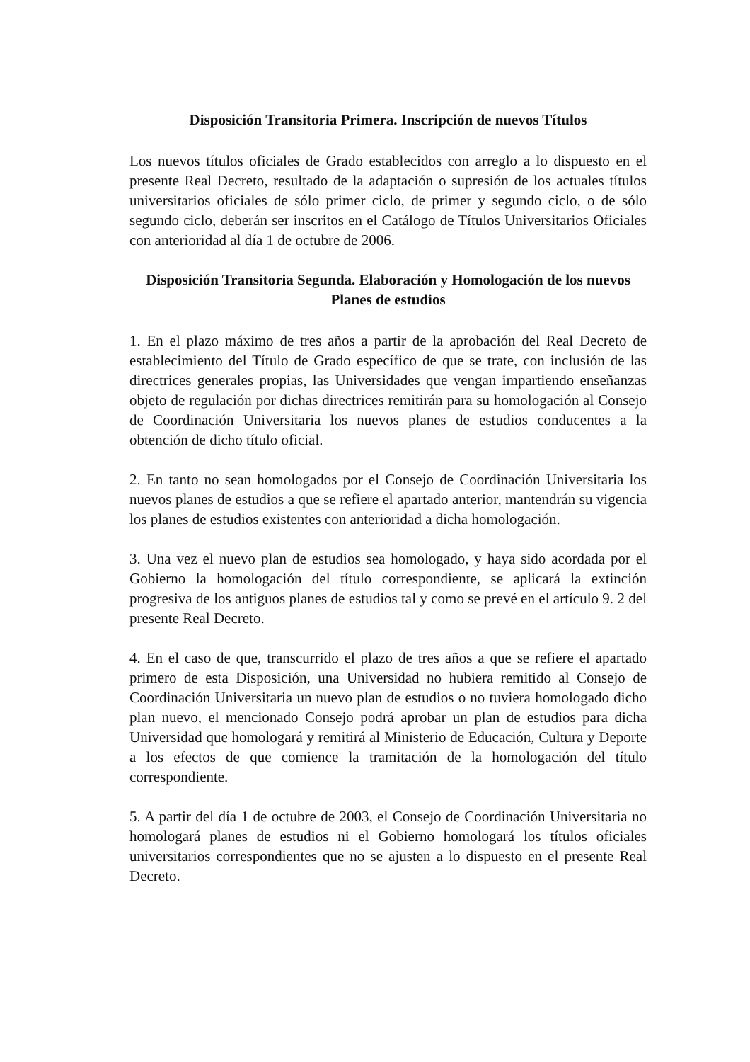Disposición Transitoria Primera. Inscripción de nuevos Títulos
Los nuevos títulos oficiales de Grado establecidos con arreglo a lo dispuesto en el presente Real Decreto, resultado de la adaptación o supresión de los actuales títulos universitarios oficiales de sólo primer ciclo, de primer y segundo ciclo, o de sólo segundo ciclo, deberán ser inscritos en el Catálogo de Títulos Universitarios Oficiales con anterioridad al día 1 de octubre de 2006.
Disposición Transitoria Segunda. Elaboración y Homologación de los nuevos Planes de estudios
1. En el plazo máximo de tres años a partir de la aprobación del Real Decreto de establecimiento del Título de Grado específico de que se trate, con inclusión de las directrices generales propias, las Universidades que vengan impartiendo enseñanzas objeto de regulación por dichas directrices remitirán para su homologación al Consejo de Coordinación Universitaria los nuevos planes de estudios conducentes a la obtención de dicho título oficial.
2. En tanto no sean homologados por el Consejo de Coordinación Universitaria los nuevos planes de estudios a que se refiere el apartado anterior, mantendrán su vigencia los planes de estudios existentes con anterioridad a dicha homologación.
3. Una vez el nuevo plan de estudios sea homologado, y haya sido acordada por el Gobierno la homologación del título correspondiente, se aplicará la extinción progresiva de los antiguos planes de estudios tal y como se prevé en el artículo 9. 2 del presente Real Decreto.
4. En el caso de que, transcurrido el plazo de tres años a que se refiere el apartado primero de esta Disposición, una Universidad no hubiera remitido al Consejo de Coordinación Universitaria un nuevo plan de estudios o no tuviera homologado dicho plan nuevo, el mencionado Consejo podrá aprobar un plan de estudios para dicha Universidad que homologará y remitirá al Ministerio de Educación, Cultura y Deporte a los efectos de que comience la tramitación de la homologación del título correspondiente.
5. A partir del día 1 de octubre de 2003, el Consejo de Coordinación Universitaria no homologará planes de estudios ni el Gobierno homologará los títulos oficiales universitarios correspondientes que no se ajusten a lo dispuesto en el presente Real Decreto.